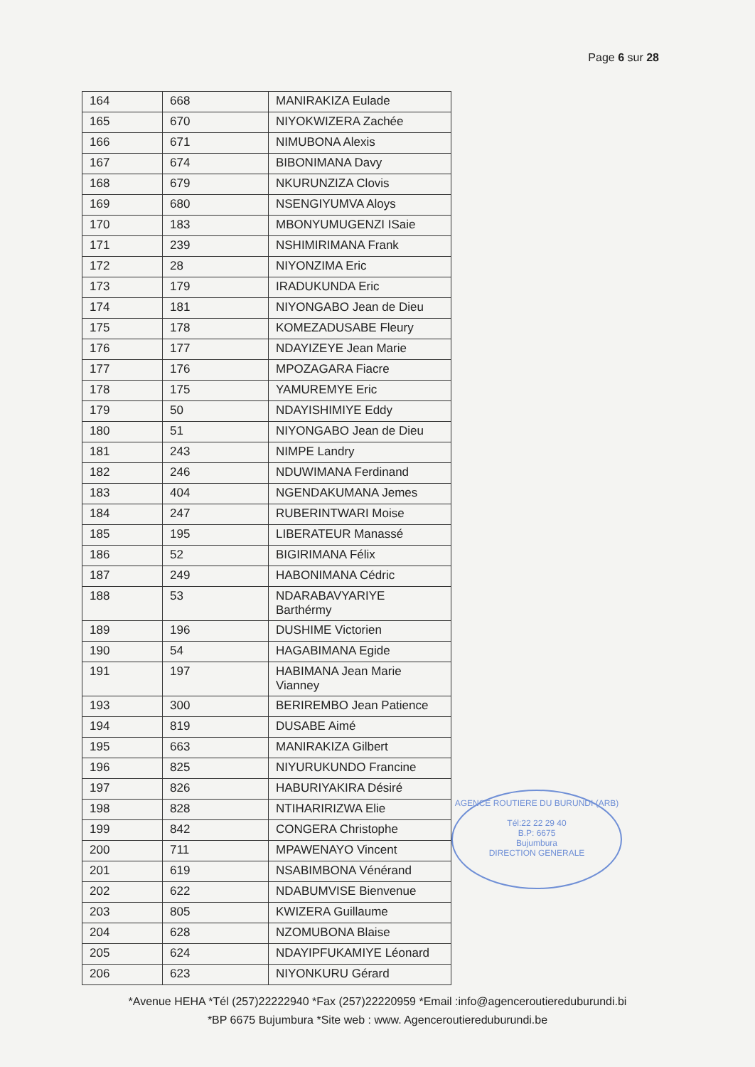Page 6 sur 28
| 164 | 668 | MANIRAKIZA Eulade |
| 165 | 670 | NIYOKWIZERA Zachée |
| 166 | 671 | NIMUBONA Alexis |
| 167 | 674 | BIBONIMANA Davy |
| 168 | 679 | NKURUNZIZA Clovis |
| 169 | 680 | NSENGIYUMVA Aloys |
| 170 | 183 | MBONYUMUGENZI ISaie |
| 171 | 239 | NSHIMIRIMANA Frank |
| 172 | 28 | NIYONZIMA Eric |
| 173 | 179 | IRADUKUNDA Eric |
| 174 | 181 | NIYONGABO Jean de Dieu |
| 175 | 178 | KOMEZADUSABE Fleury |
| 176 | 177 | NDAYIZEYE Jean Marie |
| 177 | 176 | MPOZAGARA Fiacre |
| 178 | 175 | YAMUREMYE Eric |
| 179 | 50 | NDAYISHIMIYE Eddy |
| 180 | 51 | NIYONGABO Jean de Dieu |
| 181 | 243 | NIMPE Landry |
| 182 | 246 | NDUWIMANA Ferdinand |
| 183 | 404 | NGENDAKUMANA Jemes |
| 184 | 247 | RUBERINTWARI Moise |
| 185 | 195 | LIBERATEUR Manassé |
| 186 | 52 | BIGIRIMANA Félix |
| 187 | 249 | HABONIMANA Cédric |
| 188 | 53 | NDARABAVYARIYE Barthérmy |
| 189 | 196 | DUSHIME Victorien |
| 190 | 54 | HAGABIMANA Egide |
| 191 | 197 | HABIMANA Jean Marie Vianney |
| 193 | 300 | BERIREMBO Jean Patience |
| 194 | 819 | DUSABE Aimé |
| 195 | 663 | MANIRAKIZA Gilbert |
| 196 | 825 | NIYURUKUNDO Francine |
| 197 | 826 | HABURIYAKIRA Désiré |
| 198 | 828 | NTIHARIRIZWA Elie |
| 199 | 842 | CONGERA Christophe |
| 200 | 711 | MPAWENAYO Vincent |
| 201 | 619 | NSABIMBONA Vénérand |
| 202 | 622 | NDABUMVISE Bienvenue |
| 203 | 805 | KWIZERA Guillaume |
| 204 | 628 | NZOMUBONA Blaise |
| 205 | 624 | NDAYIPFUKAMIYE Léonard |
| 206 | 623 | NIYONKURU Gérard |
AGENCE ROUTIERE DU BURUNDI (ARB)
Tél:22 22 29 40
B.P: 6675
Bujumbura
DIRECTION GENERALE
*Avenue HEHA *Tél (257)22222940 *Fax (257)22220959 *Email :info@agenceroutiereduburundi.bi
*BP 6675 Bujumbura *Site web : www. Agenceroutiereduburundi.be